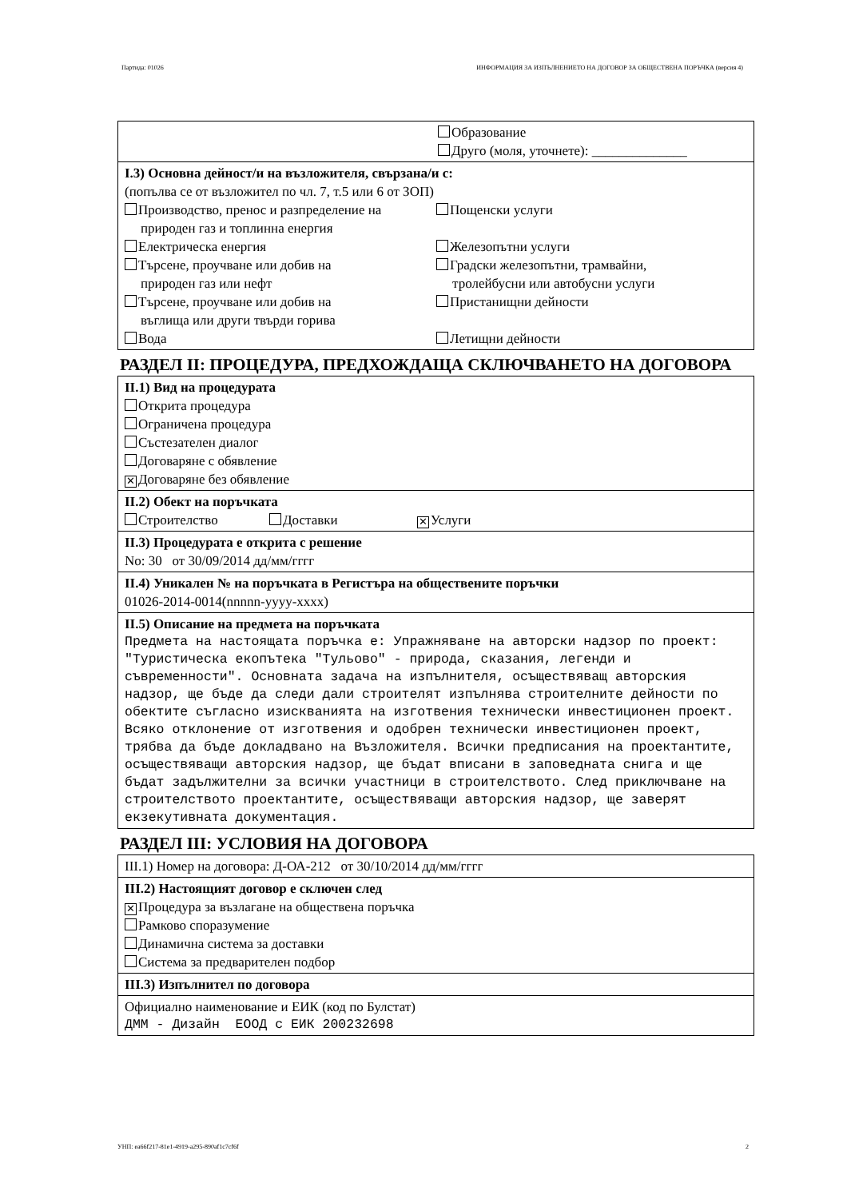Партида: 01026 ИНФОРМАЦИЯ ЗА ИЗПЪЛНЕНИЕТО НА ДОГОВОР ЗА ОБЩЕСТВЕНА ПОРЪЧКА (версия 4)
Образование
Друго (моля, уточнете): ______________
I.3) Основна дейност/и на възложителя, свързана/и с:
(попълва се от възложител по чл. 7, т.5 или 6 от ЗОП)
Производство, пренос и разпределение на
природен газ и топлинна енергия
Пощенски услуги
Електрическа енергия
Железопътни услуги
Търсене, проучване или добив на
природен газ или нефт
Градски железопътни, трамвайни,
тролейбусни или автобусни услуги
Търсене, проучване или добив на
въглища или други твърди горива
Пристанищни дейности
Вода
Летищни дейности
РАЗДЕЛ II: ПРОЦЕДУРА, ПРЕДХОЖДАЩА СКЛЮЧВАНЕТО НА ДОГОВОРА
II.1) Вид на процедурата
Открита процедура
Ограничена процедура
Състезателен диалог
Договаряне с обявление
✕ Договаряне без обявление
II.2) Обект на поръчката
Строителство Доставки ✕ Услуги
II.3) Процедурата е открита с решение
No: 30 от 30/09/2014 дд/мм/гггг
II.4) Уникален № на поръчката в Регистъра на обществените поръчки
01026-2014-0014(nnnnn-yyyy-xxxx)
II.5) Описание на предмета на поръчката
Предмета на настоящата поръчка е: Упражняване на авторски надзор по проект: "Туристическа екопътека "Тульово" - природа, сказания, легенди и съвременности". Основната задача на изпълнителя, осъществяващ авторския надзор, ще бъде да следи дали строителят изпълнява строителните дейности по обектите съгласно изискванията на изготвения технически инвестиционен проект. Всяко отклонение от изготвения и одобрен технически инвестиционен проект, трябва да бъде докладвано на Възложителя. Всички предписания на проектантите, осъществяващи авторския надзор, ще бъдат вписани в заповедната снига и ще бъдат задължителни за всички участници в строителството. След приключване на строителството проектантите, осъществяващи авторския надзор, ще заверят екзекутивната документация.
РАЗДЕЛ III: УСЛОВИЯ НА ДОГОВОРА
III.1) Номер на договора: Д-ОА-212 от 30/10/2014 дд/мм/гггг
III.2) Настоящият договор е сключен след
✕ Процедура за възлагане на обществена поръчка
Рамково споразумение
Динамична система за доставки
Система за предварителен подбор
III.3) Изпълнител по договора
Официално наименование и ЕИК (код по Булстат)
ДММ - Дизайн ЕООД с ЕИК 200232698
УНП: ea66f217-81e1-4919-a295-890af1c7cf6f 2